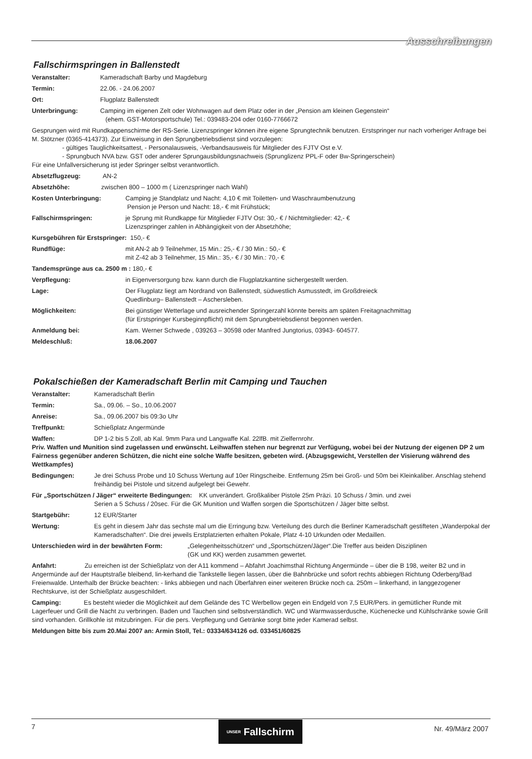Ausschreibungen
Fallschirmspringen in Ballenstedt
Veranstalter: Kameradschaft Barby und Magdeburg
Termin: 22.06. - 24.06.2007
Ort: Flugplatz Ballenstedt
Unterbringung: Camping im eigenen Zelt oder Wohnwagen auf dem Platz oder in der „Pension am kleinen Gegenstein“
(ehem. GST-Motorsportschule) Tel.: 039483-204 oder 0160-7766672
Gesprungen wird mit Rundkappenschirme der RS-Serie. Lizenzspringer können ihre eigene Sprungtechnik benutzen. Erstspringer nur nach vorheriger Anfrage bei M. Stötzner (0365-414373). Zur Einweisung in den Sprungbetriebsdienst sind vorzulegen:
- gültiges Tauglichkeitsattest, - Personalausweis, -Verbandsausweis für Mitglieder des FJTV Ost e.V.
- Sprungbuch NVA bzw. GST oder anderer Sprungausbildungsnachweis (Sprunglizenz PPL-F oder Bw-Springerschein)
Für eine Unfallversicherung ist jeder Springer selbst verantwortlich.
Absetzflugzeug: AN-2
Absetzhöhe: zwischen 800 – 1000 m ( Lizenzspringer nach Wahl)
Kosten Unterbringung: Camping je Standplatz und Nacht: 4,10 € mit Toiletten- und Waschraumbenutzung
Pension je Person und Nacht: 18,- € mit Frühstück;
Fallschirmspringen: je Sprung mit Rundkappe für Mitglieder FJTV Ost: 30,- € / Nichtmitglieder: 42,- €
Lizenzspringer zahlen in Abhängigkeit von der Absetzhöhe;
Kursgebühren für Erstspringer: 150,- €
Rundflüge: mit AN-2 ab 9 Teilnehmer, 15 Min.: 25,- € / 30 Min.: 50,- €
mit Z-42 ab 3 Teilnehmer, 15 Min.: 35,- € / 30 Min.: 70,- €
Tandemsprünge aus ca. 2500 m : 180,- €
Verpflegung: in Eigenversorgung bzw. kann durch die Flugplatzkantine sichergestellt werden.
Lage: Der Flugplatz liegt am Nordrand von Ballenstedt, südwestlich Asmusstedt, im Großdreieck
Quedlinburg– Ballenstedt – Aschersleben.
Möglichkeiten: Bei günstiger Wetterlage und ausreichender Springerzahl könnte bereits am späten Freitagnachmittag
(für Erstspringer Kursbeginnpflicht) mit dem Sprungbetriebsdienst begonnen werden.
Anmeldung bei: Kam. Werner Schwede , 039263 – 30598 oder Manfred Jungtorius, 03943- 604577.
Meldeschluß: 18.06.2007
Pokalschießen der Kameradschaft Berlin mit Camping und Tauchen
Veranstalter: Kameradschaft Berlin
Termin: Sa., 09.06. – So., 10.06.2007
Anreise: Sa., 09.06.2007 bis 09:3o Uhr
Treffpunkt: Schießplatz Angermünde
Waffen: DP 1-2 bis 5 Zoll, ab Kal. 9mm Para und Langwaffe Kal. 22lfB. mit Zielfernrohr.
Priv. Waffen und Munition sind zugelassen und erwünscht. Leihwaffen stehen nur begrenzt zur Verfügung, wobei bei der Nutzung der eigenen DP 2 um Fairness gegenüber anderen Schützen, die nicht eine solche Waffe besitzen, gebeten wird. (Abzugsgewicht, Verstellen der Visierung während des Wettkampfes)
Bedingungen: Je drei Schuss Probe und 10 Schuss Wertung auf 10er Ringscheibe. Entfernung 25m bei Groß- und 50m bei Kleinkaliber. Anschlag stehend freihändig bei Pistole und sitzend aufgelegt bei Gewehr.
Für „Sportschützen / Jäger“ erweiterte Bedingungen: KK unverändert. Großkaliber Pistole 25m Präzi. 10 Schuss / 3min. und zwei
Serien a 5 Schuss / 20sec. Für die GK Munition und Waffen sorgen die Sportschützen / Jäger bitte selbst.
Startgebühr: 12 EUR/Starter
Wertung: Es geht in diesem Jahr das sechste mal um die Erringung bzw. Verteilung des durch die Berliner Kameradschaft gestifteten „Wanderpokal der Kameradschaften“. Die drei jeweils Erstplatzierten erhalten Pokale, Platz 4-10 Urkunden oder Medaillen.
Unterschieden wird in der bewährten Form: „Gelegenheitsschützen“ und „Sportschützen/Jäger“.Die Treffer aus beiden Disziplinen
(GK und KK) werden zusammen gewertet.
Anfahrt: Zu erreichen ist der Schießplatz von der A11 kommend – Abfahrt Joachimsthal Richtung Angermünde – über die B 198, weiter B2 und in Angermünde auf der Hauptstraße bleibend, lin-kerhand die Tankstelle liegen lassen, über die Bahnbrücke und sofort rechts abbiegen Richtung Oderberg/Bad Freienwalde. Unterhalb der Brücke beachten: - links abbiegen und nach Überfahren einer weiteren Brücke noch ca. 250m – linkerhand, in langgezogener Rechtskurve, ist der Schießplatz ausgeschildert.
Camping: Es besteht wieder die Möglichkeit auf dem Gelände des TC Werbellow gegen ein Endgeld von 7,5 EUR/Pers. in gemütlicher Runde mit Lagerfeuer und Grill die Nacht zu verbringen. Baden und Tauchen sind selbstverständlich. WC und Warmwasserdusche, Küchenecke und Kühlschränke sowie Grill sind vorhanden. Grillkohle ist mitzubringen. Für die pers. Verpflegung und Getränke sorgt bitte jeder Kamerad selbst.
Meldungen bitte bis zum 20.Mai 2007 an: Armin Stoll, Tel.: 03334/634126 od. 033451/60825
7
UNSER Fallschirm
Nr. 49/März 2007